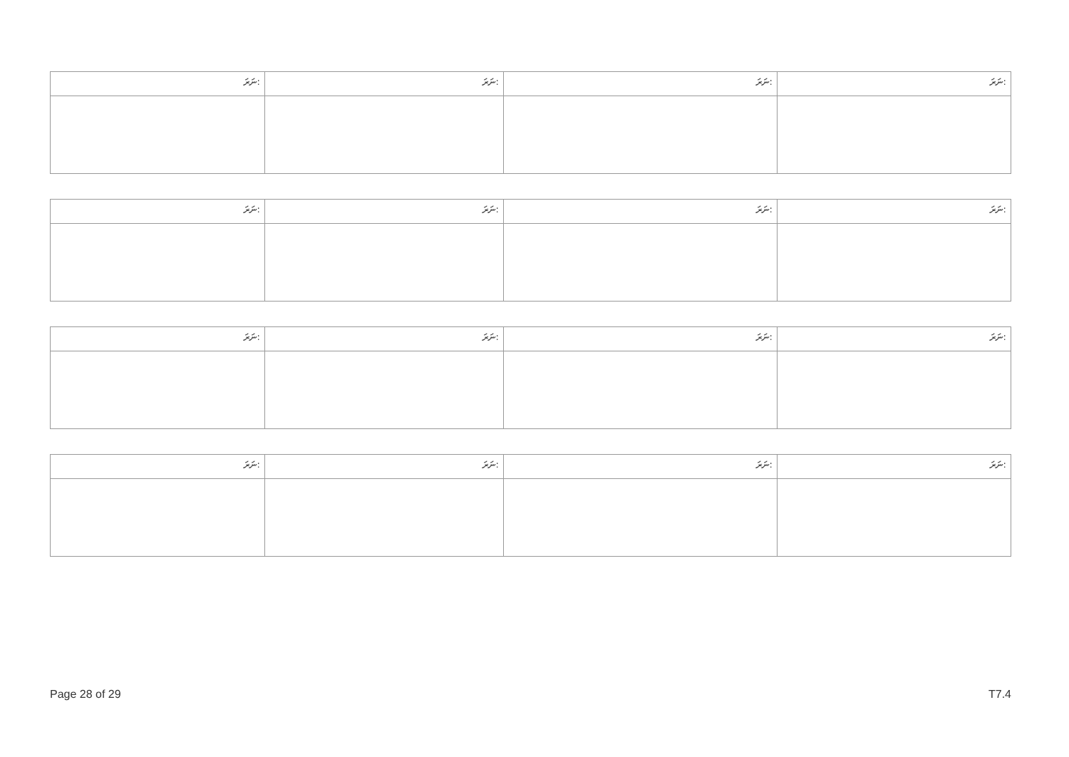| ނަރަ: | ނަރަ: | ނަރަ: | ނަރަ: |
| --- | --- | --- | --- |
| ނަރަ: | ނަރަ: | ނަރަ: | ނަރަ: |
| --- | --- | --- | --- |
| ނަރަ: | ނަރަ: | ނަރަ: | ނަރަ: |
| --- | --- | --- | --- |
| ނަރަ: | ނަރަ: | ނަރަ: | ނަރަ: |
| --- | --- | --- | --- |
Page 28 of 29 T7.4